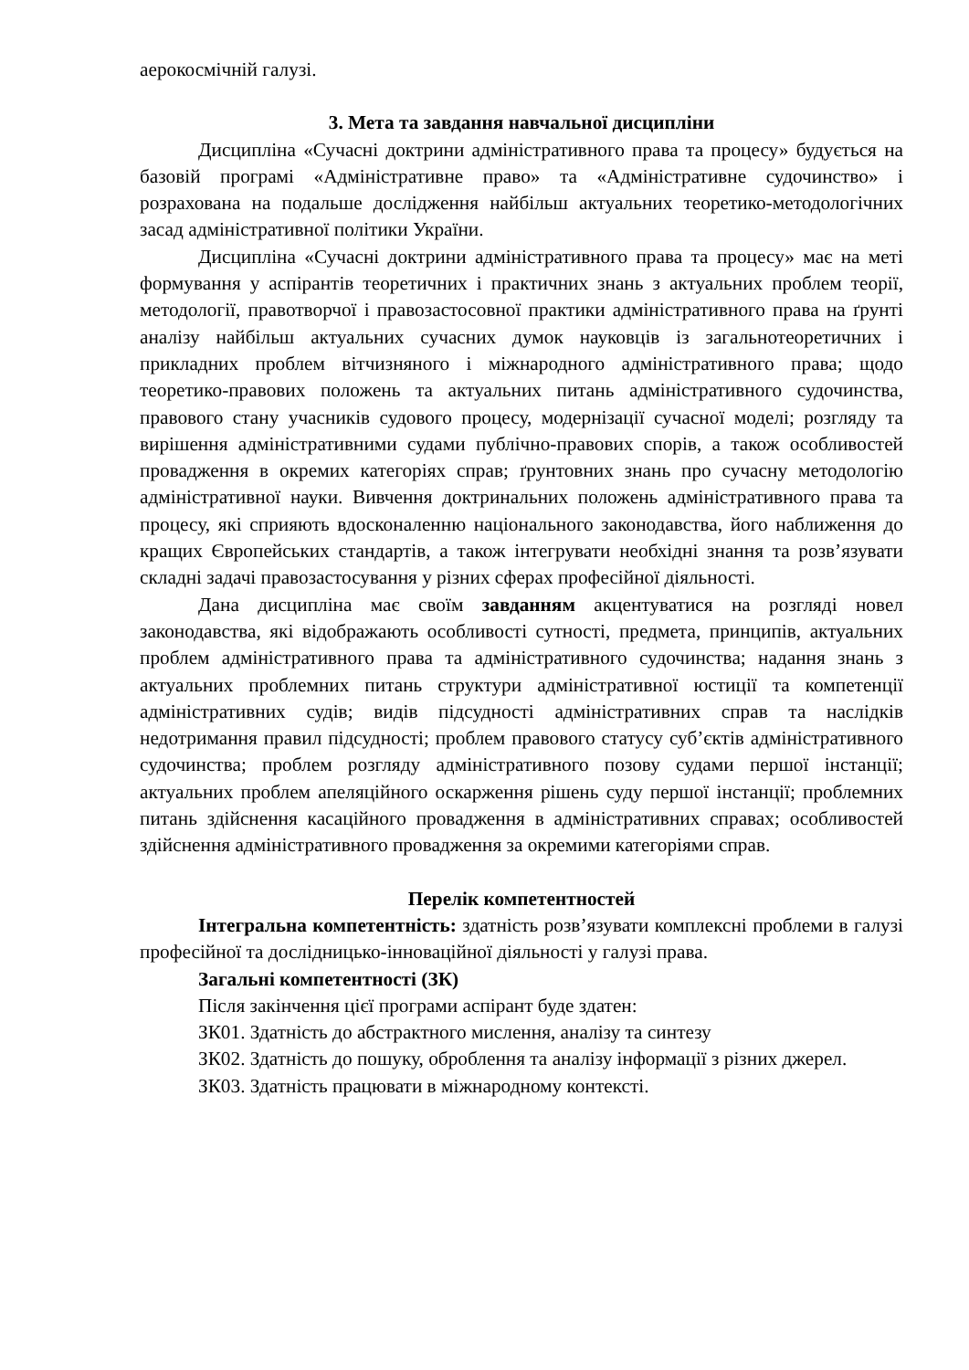аерокосмічній галузі.
3. Мета та завдання навчальної дисципліни
Дисципліна «Сучасні доктрини адміністративного права та процесу» будується на базовій програмі «Адміністративне право» та «Адміністративне судочинство» і розрахована на подальше дослідження найбільш актуальних теоретико-методологічних засад адміністративної політики України.
Дисципліна «Сучасні доктрини адміністративного права та процесу» має на меті формування у аспірантів теоретичних і практичних знань з актуальних проблем теорії, методології, правотворчої і правозастосовної практики адміністративного права на ґрунті аналізу найбільш актуальних сучасних думок науковців із загальнотеоретичних і прикладних проблем вітчизняного і міжнародного адміністративного права; щодо теоретико-правових положень та актуальних питань адміністративного судочинства, правового стану учасників судового процесу, модернізації сучасної моделі; розгляду та вирішення адміністративними судами публічно-правових спорів, а також особливостей провадження в окремих категоріях справ; ґрунтовних знань про сучасну методологію адміністративної науки. Вивчення доктринальних положень адміністративного права та процесу, які сприяють вдосконаленню національного законодавства, його наближення до кращих Європейських стандартів, а також інтегрувати необхідні знання та розв’язувати складні задачі правозастосування у різних сферах професійної діяльності.
Дана дисципліна має своїм завданням акцентуватися на розгляді новел законодавства, які відображають особливості сутності, предмета, принципів, актуальних проблем адміністративного права та адміністративного судочинства; надання знань з актуальних проблемних питань структури адміністративної юстиції та компетенції адміністративних судів; видів підсудності адміністративних справ та наслідків недотримання правил підсудності; проблем правового статусу суб’єктів адміністративного судочинства; проблем розгляду адміністративного позову судами першої інстанції; актуальних проблем апеляційного оскарження рішень суду першої інстанції; проблемних питань здійснення касаційного провадження в адміністративних справах; особливостей здійснення адміністративного провадження за окремими категоріями справ.
Перелік компетентностей
Інтегральна компетентність: здатність розв’язувати комплексні проблеми в галузі професійної та дослідницько-інноваційної діяльності у галузі права.
Загальні компетентності (ЗК)
Після закінчення цієї програми аспірант буде здатен:
ЗК01. Здатність до абстрактного мислення, аналізу та синтезу
ЗК02. Здатність до пошуку, оброблення та аналізу інформації з різних джерел.
ЗК03. Здатність працювати в міжнародному контексті.